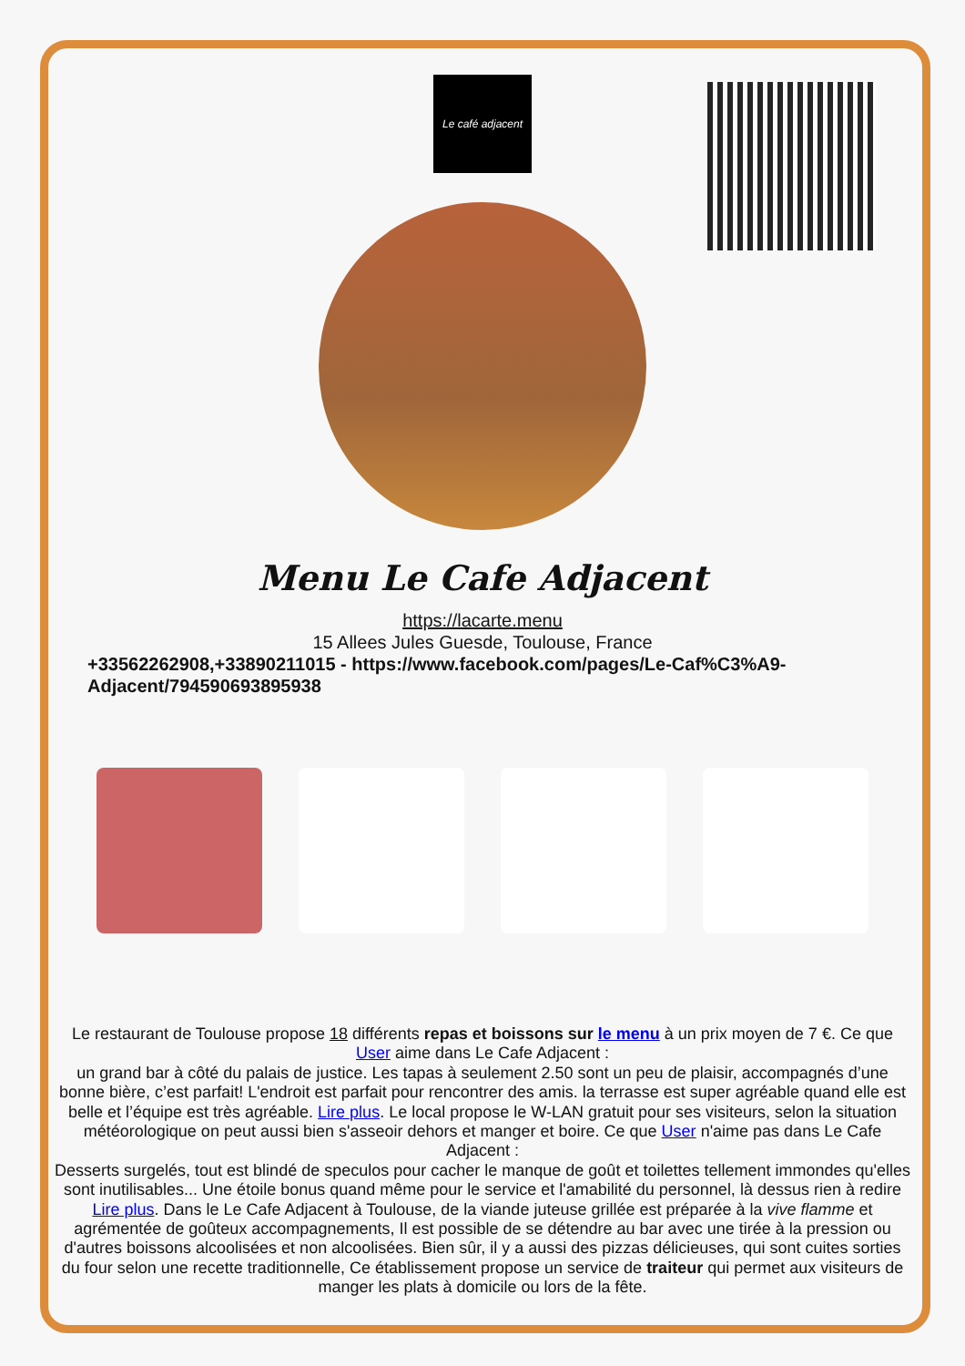Le café adjacent
Menu Le Cafe Adjacent
https://lacarte.menu
15 Allees Jules Guesde, Toulouse, France
+33562262908,+33890211015 - https://www.facebook.com/pages/Le-Caf%C3%A9-Adjacent/794590693895938
Le restaurant de Toulouse propose 18 différents repas et boissons sur le menu à un prix moyen de 7 €. Ce que User aime dans Le Cafe Adjacent :
un grand bar à côté du palais de justice. Les tapas à seulement 2.50 sont un peu de plaisir, accompagnés d’une bonne bière, c’est parfait! L'endroit est parfait pour rencontrer des amis. la terrasse est super agréable quand elle est belle et l’équipe est très agréable. Lire plus. Le local propose le W-LAN gratuit pour ses visiteurs, selon la situation météorologique on peut aussi bien s'asseoir dehors et manger et boire. Ce que User n'aime pas dans Le Cafe Adjacent :
Desserts surgelés, tout est blindé de speculos pour cacher le manque de goût et toilettes tellement immondes qu'elles sont inutilisables... Une étoile bonus quand même pour le service et l'amabilité du personnel, là dessus rien à redire Lire plus. Dans le Le Cafe Adjacent à Toulouse, de la viande juteuse grillée est préparée à la vive flamme et agrémentée de goûteux accompagnements, Il est possible de se détendre au bar avec une tirée à la pression ou d'autres boissons alcoolisées et non alcoolisées. Bien sûr, il y a aussi des pizzas délicieuses, qui sont cuites sorties du four selon une recette traditionnelle, Ce établissement propose un service de traiteur qui permet aux visiteurs de manger les plats à domicile ou lors de la fête.